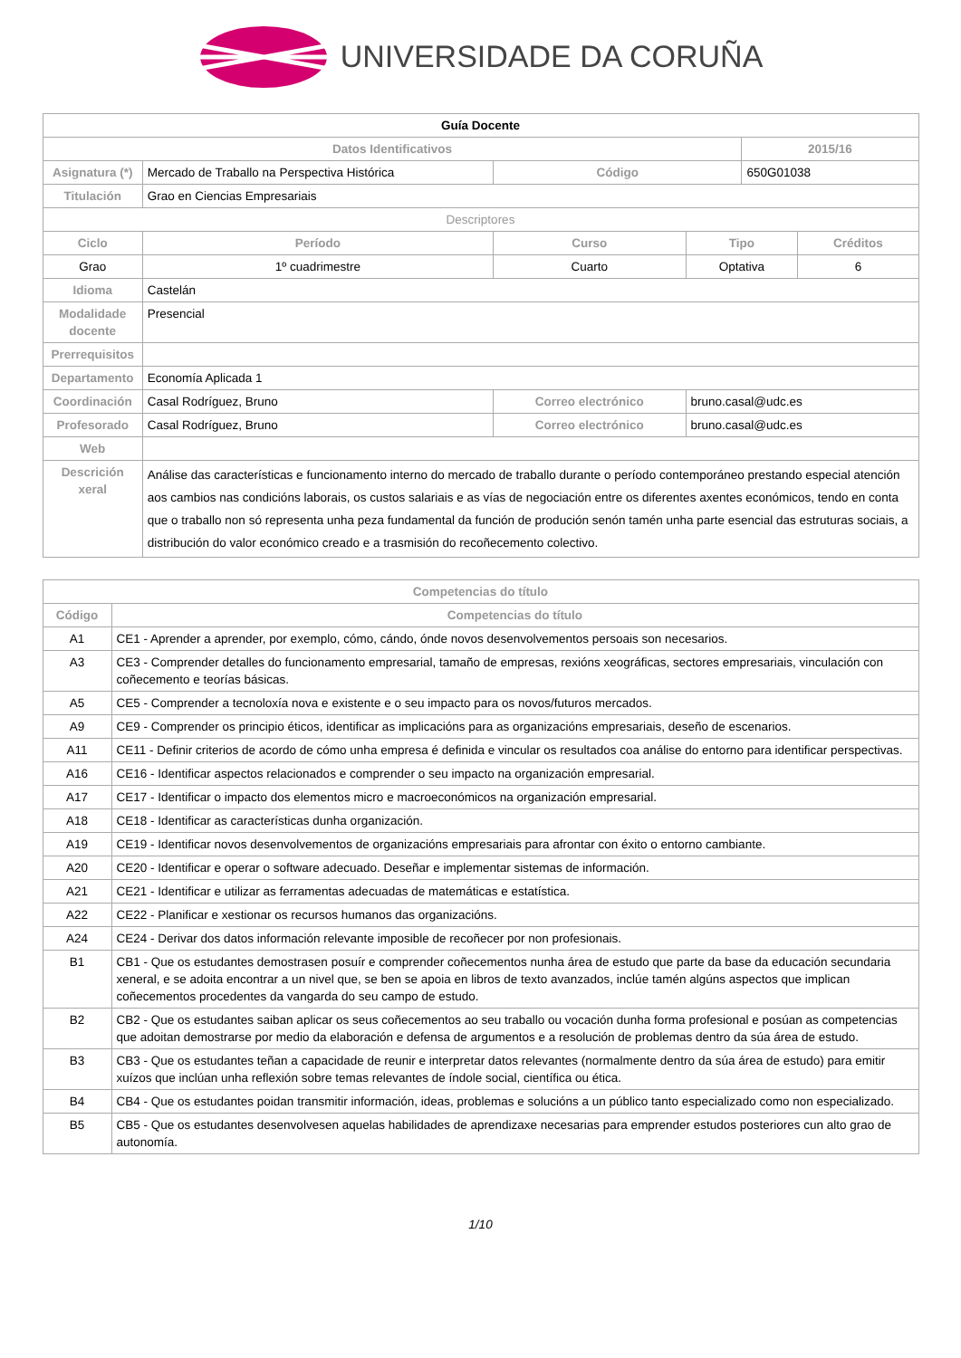UNIVERSIDADE DA CORUÑA
| Guía Docente | | | | | | |
| Datos Identificativos | | | | | 2015/16 | |
| Asignatura (*) | Mercado de Traballo na Perspectiva Histórica | | Código | | 650G01038 | |
| Titulación | Grao en Ciencias Empresariais | | | | | |
| Descriptores | | | | | | |
| Ciclo | Período | Curso | | Tipo | | Créditos |
| Grao | 1º cuadrimestre | Cuarto | | Optativa | | 6 |
| Idioma | Castelán | | | | | |
| Modalidade docente | Presencial | | | | | |
| Prerrequisitos | | | | | | |
| Departamento | Economía Aplicada 1 | | | | | |
| Coordinación | Casal Rodríguez, Bruno | | Correo electrónico | bruno.casal@udc.es | | |
| Profesorado | Casal Rodríguez, Bruno | | Correo electrónico | bruno.casal@udc.es | | |
| Web | | | | | | |
| Descrición xeral | Análise das características e funcionamento interno do mercado de traballo durante o período contemporáneo prestando especial atención aos cambios nas condicións laborais, os custos salariais e as vías de negociación entre os diferentes axentes económicos, tendo en conta que o traballo non só representa unha peza fundamental da función de produción senón tamén unha parte esencial das estruturas sociais, a distribución do valor económico creado e a trasmisión do recoñecemento colectivo. | | | | | |
| Competencias do título | |
| --- | --- |
| Código | Competencias do título |
| A1 | CE1 - Aprender a aprender, por exemplo, cómo, cándo, ónde novos desenvolvementos persoais son necesarios. |
| A3 | CE3 - Comprender detalles do funcionamento empresarial, tamaño de empresas, rexións xeográficas, sectores empresariais, vinculación con coñecemento e teorías básicas. |
| A5 | CE5 - Comprender a tecnoloxía nova e existente e o seu impacto para os novos/futuros mercados. |
| A9 | CE9 - Comprender os principio éticos, identificar as implicacións para as organizacións empresariais, deseño de escenarios. |
| A11 | CE11 - Definir criterios de acordo de cómo unha empresa é definida e vincular os resultados coa análise do entorno para identificar perspectivas. |
| A16 | CE16 - Identificar aspectos relacionados e comprender o seu impacto na organización empresarial. |
| A17 | CE17 - Identificar o impacto dos elementos micro e macroeconómicos na organización empresarial. |
| A18 | CE18 - Identificar as características dunha organización. |
| A19 | CE19 - Identificar novos desenvolvementos de organizacións empresariais para afrontar con éxito o entorno cambiante. |
| A20 | CE20 - Identificar e operar o software adecuado. Deseñar e implementar sistemas de información. |
| A21 | CE21 - Identificar e utilizar as ferramentas adecuadas de matemáticas e estatística. |
| A22 | CE22 - Planificar e xestionar os recursos humanos das organizacións. |
| A24 | CE24 - Derivar dos datos información relevante imposible de recoñecer por non profesionais. |
| B1 | CB1 - Que os estudantes demostrasen posuír e comprender coñecementos nunha área de estudo que parte da base da educación secundaria xeneral, e se adoita encontrar a un nivel que, se ben se apoia en libros de texto avanzados, inclúe tamén algúns aspectos que implican coñecementos procedentes da vangarda do seu campo de estudo. |
| B2 | CB2 - Que os estudantes saiban aplicar os seus coñecementos ao seu traballo ou vocación dunha forma profesional e posúan as competencias que adoitan demostrarse por medio da elaboración e defensa de argumentos e a resolución de problemas dentro da súa área de estudo. |
| B3 | CB3 - Que os estudantes teñan a capacidade de reunir e interpretar datos relevantes (normalmente dentro da súa área de estudo) para emitir xuízos que inclúan unha reflexión sobre temas relevantes de índole social, científica ou ética. |
| B4 | CB4 - Que os estudantes poidan transmitir información, ideas, problemas e solucións a un público tanto especializado como non especializado. |
| B5 | CB5 - Que os estudantes desenvolvesen aquelas habilidades de aprendizaxe necesarias para emprender estudos posteriores cun alto grao de autonomía. |
1/10